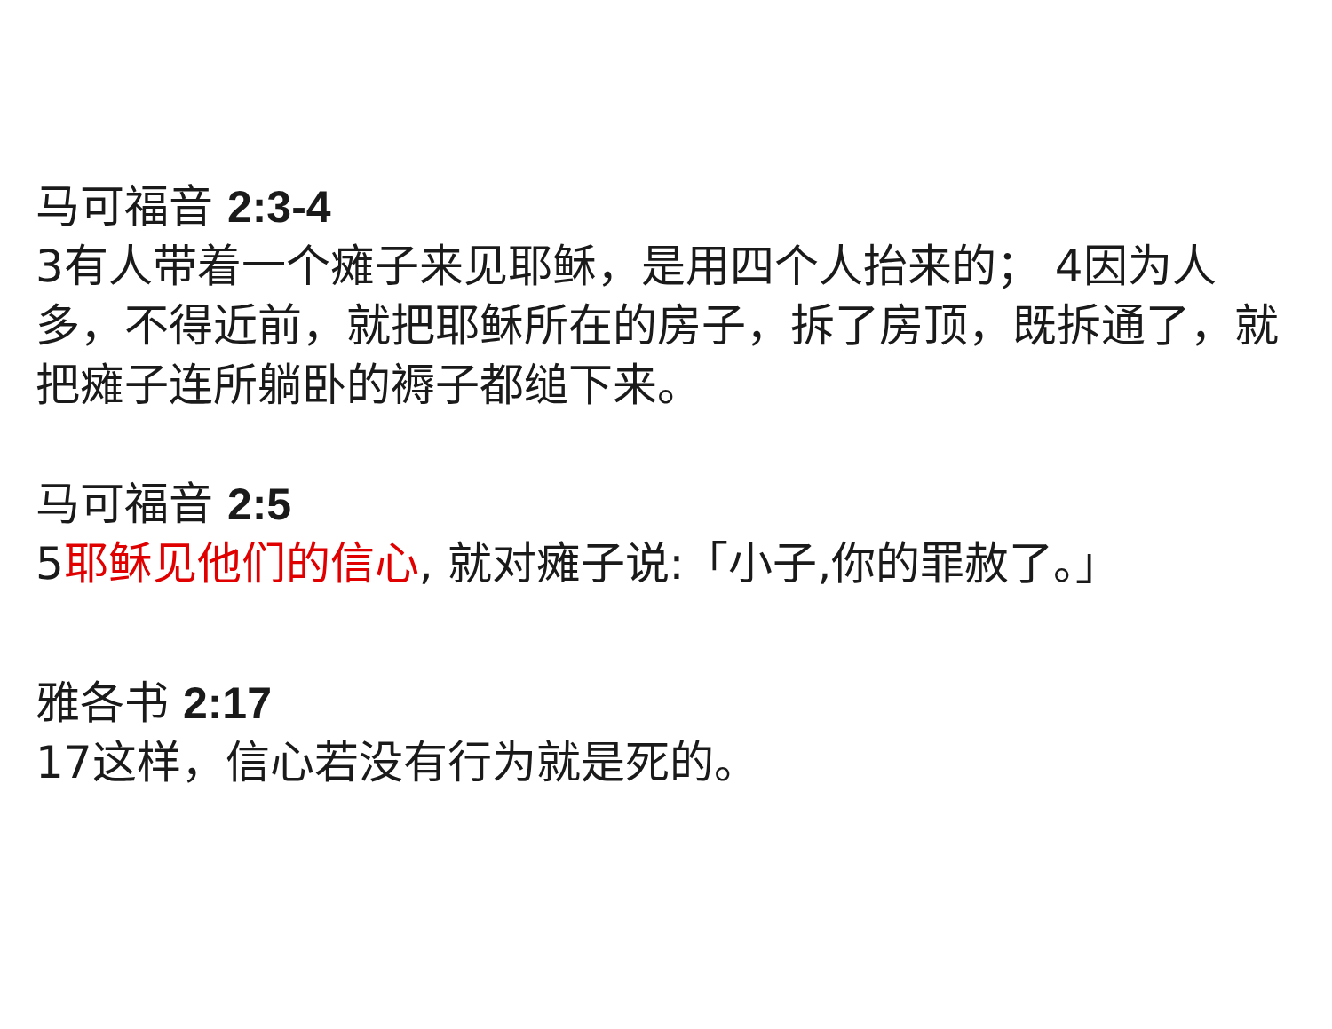马可福音 2:3-4
3有人带着一个瘫子来见耶稣，是用四个人抬来的； 4因为人多，不得近前，就把耶稣所在的房子，拆了房顶，既拆通了，就把瘫子连所躺卧的褥子都缒下来。
马可福音 2:5
5耶稣见他们的信心, 就对瘫子说:「小子,你的罪赦了。」
雅各书 2:17
17这样，信心若没有行为就是死的。